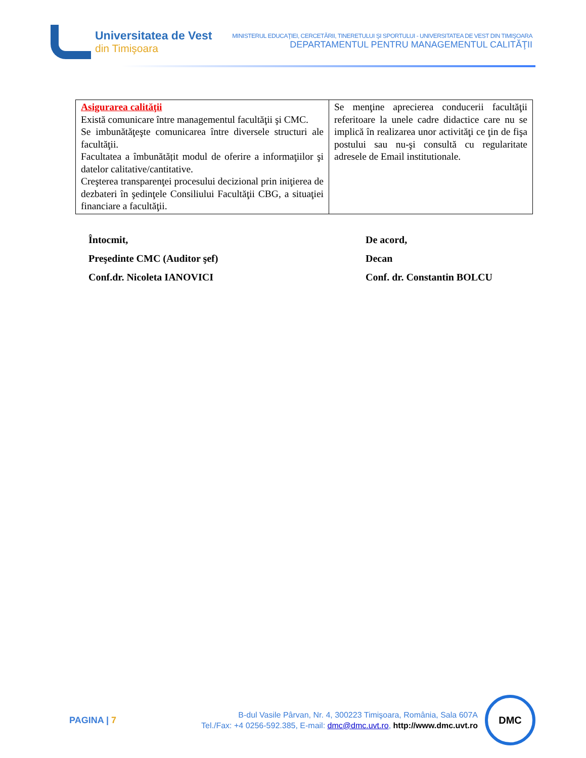Universitatea de Vest
din Timişoara
MINISTERUL EDUCAŢIEI, CERCETĂRII, TINERETULUI ŞI SPORTULUI - UNIVERSITATEA DE VEST DIN TIMIŞOARA
DEPARTAMENTUL PENTRU MANAGEMENTUL CALITĂŢII
| Asigurarea calităţii Există comunicare între managementul facultăţii şi CMC. Se imbunătăţeşte comunicarea între diversele structuri ale facultăţii. Facultatea a îmbunătățit modul de oferire a informaţiilor şi datelor calitative/cantitative. Creşterea transparenţei procesului decizional prin iniţierea de dezbateri în şedinţele Consiliului Facultăţii CBG, a situaţiei financiare a facultăţii. | Se menţine aprecierea conducerii facultăţii referitoare la unele cadre didactice care nu se implică în realizarea unor activităţi ce ţin de fişa postului sau nu-şi consultă cu regularitate adresele de Email institutionale. |
Întocmit,
Preşedinte CMC (Auditor şef)
Conf.dr. Nicoleta IANOVICI
De acord,
Decan
Conf. dr. Constantin BOLCU
PAGINA | 7
B-dul Vasile Pârvan, Nr. 4, 300223 Timişoara, România, Sala 607A
Tel./Fax: +4 0256-592.385, E-mail: dmc@dmc.uvt.ro, http://www.dmc.uvt.ro
DMC